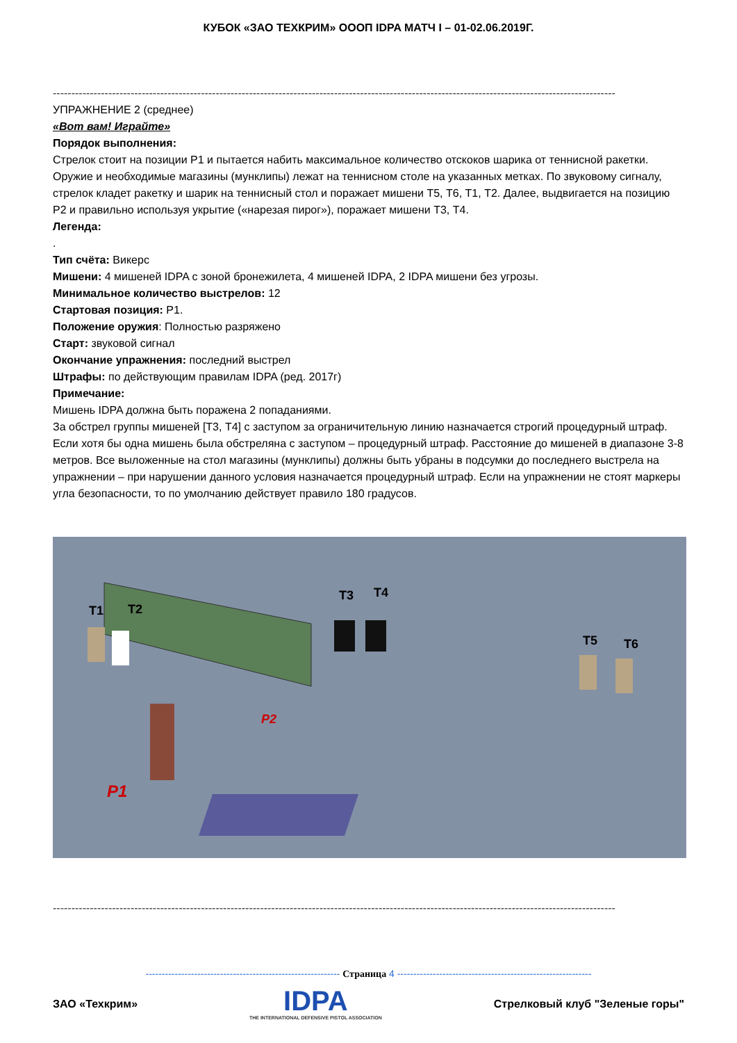КУБОК «ЗАО ТЕХКРИМ» ОООП IDPA МАТЧ I – 01-02.06.2019Г.
--------------------------------------------------------------------------------------------------------------------------------------------------------
УПРАЖНЕНИЕ 2 (среднее)
«Вот вам! Играйте»
Порядок выполнения:
Стрелок стоит на позиции P1 и пытается набить максимальное количество отскоков шарика от теннисной ракетки. Оружие и необходимые магазины (мунклипы) лежат на теннисном столе на указанных метках. По звуковому сигналу, стрелок кладет ракетку и шарик на теннисный стол и поражает мишени Т5, Т6, Т1, Т2. Далее, выдвигается на позицию P2 и правильно используя укрытие («нарезая пирог»), поражает мишени Т3, Т4.
Легенда:
.
Тип счёта: Викерс
Мишени: 4 мишеней IDPA с зоной бронежилета, 4 мишеней IDPA, 2 IDPA мишени без угрозы.
Минимальное количество выстрелов: 12
Стартовая позиция: P1.
Положение оружия: Полностью разряжено
Старт: звуковой сигнал
Окончание упражнения: последний выстрел
Штрафы: по действующим правилам IDPA (ред. 2017г)
Примечание:
Мишень IDPA должна быть поражена 2 попаданиями.
За обстрел группы мишеней [Т3, Т4] с заступом за ограничительную линию назначается строгий процедурный штраф. Если хотя бы одна мишень была обстреляна с заступом – процедурный штраф. Расстояние до мишеней в диапазоне 3-8 метров. Все выложенные на стол магазины (мунклипы) должны быть убраны в подсумки до последнего выстрела на упражнении – при нарушении данного условия назначается процедурный штраф. Если на упражнении не стоят маркеры угла безопасности, то по умолчанию действует правило 180 градусов.
T1
T2
T3
T4
T5
T6
P2
P1
--------------------------------------------------------------------------------------------------------------------------------------------------------
------------------------------------------------------------ Страница 4 ------------------------------------------------------------
ЗАО «Техкрим»
IDPA
THE INTERNATIONAL DEFENSIVE PISTOL ASSOCIATION
Стрелковый клуб "Зеленые горы"